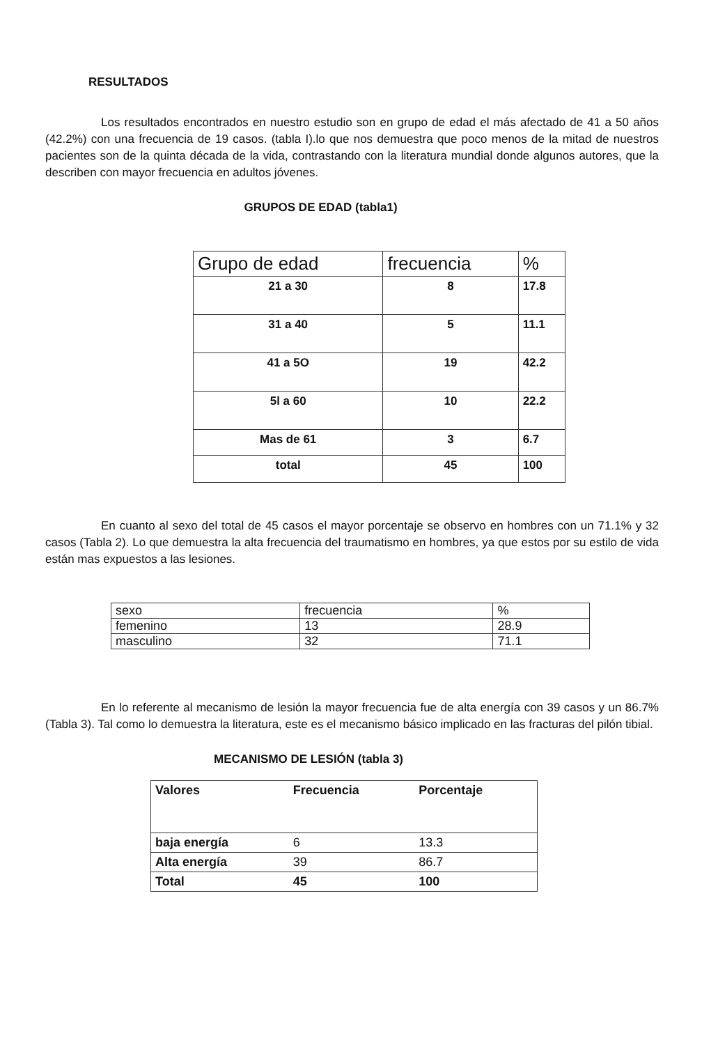RESULTADOS
Los resultados encontrados en nuestro estudio son en grupo de edad el más afectado de 41 a 50 años (42.2%) con una frecuencia de 19 casos. (tabla I).lo que nos demuestra que poco menos de la mitad de nuestros pacientes son de la quinta década de la vida, contrastando con la literatura mundial donde algunos autores, que la describen con mayor frecuencia en adultos jóvenes.
GRUPOS DE EDAD (tabla1)
| Grupo de edad | frecuencia | % |
| --- | --- | --- |
| 21 a 30 | 8 | 17.8 |
| 31 a 40 | 5 | 11.1 |
| 41 a 5O | 19 | 42.2 |
| 5l a 60 | 10 | 22.2 |
| Mas de 61 | 3 | 6.7 |
| total | 45 | 100 |
En cuanto al sexo del total de 45 casos el mayor porcentaje se observo en hombres con un 71.1% y 32 casos (Tabla 2). Lo que demuestra la alta frecuencia del traumatismo en hombres, ya que estos por su estilo de vida están mas expuestos a las lesiones.
| sexo | frecuencia | % |
| femenino | 13 | 28.9 |
| masculino | 32 | 71.1 |
En lo referente al mecanismo de lesión la mayor frecuencia fue de alta energía con 39 casos y un 86.7% (Tabla 3). Tal como lo demuestra la literatura, este es el mecanismo básico implicado en las fracturas del pilón tibial.
MECANISMO DE LESIÓN (tabla 3)
| Valores | Frecuencia | Porcentaje |
| baja energía | 6 | 13.3 |
| Alta energía | 39 | 86.7 |
| Total | 45 | 100 |